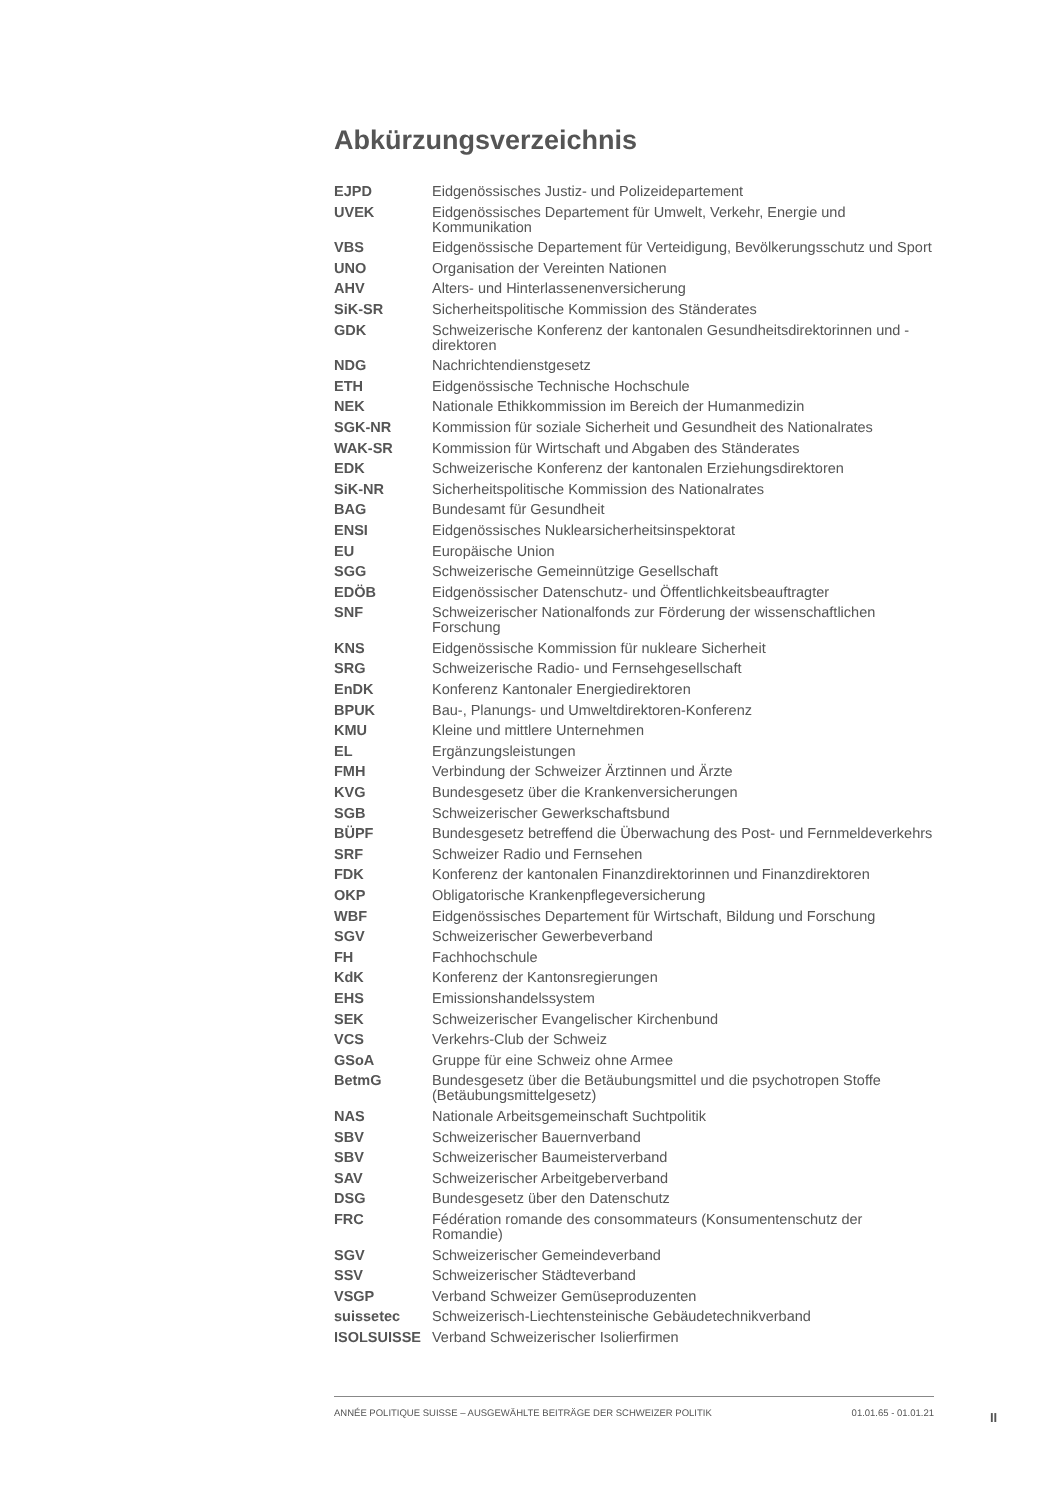Abkürzungsverzeichnis
| EJPD | Eidgenössisches Justiz- und Polizeidepartement |
| UVEK | Eidgenössisches Departement für Umwelt, Verkehr, Energie und Kommunikation |
| VBS | Eidgenössische Departement für Verteidigung, Bevölkerungsschutz und Sport |
| UNO | Organisation der Vereinten Nationen |
| AHV | Alters- und Hinterlassenenversicherung |
| SiK-SR | Sicherheitspolitische Kommission des Ständerates |
| GDK | Schweizerische Konferenz der kantonalen Gesundheitsdirektorinnen und -direktoren |
| NDG | Nachrichtendienstgesetz |
| ETH | Eidgenössische Technische Hochschule |
| NEK | Nationale Ethikkommission im Bereich der Humanmedizin |
| SGK-NR | Kommission für soziale Sicherheit und Gesundheit des Nationalrates |
| WAK-SR | Kommission für Wirtschaft und Abgaben des Ständerates |
| EDK | Schweizerische Konferenz der kantonalen Erziehungsdirektoren |
| SiK-NR | Sicherheitspolitische Kommission des Nationalrates |
| BAG | Bundesamt für Gesundheit |
| ENSI | Eidgenössisches Nuklearsicherheitsinspektorat |
| EU | Europäische Union |
| SGG | Schweizerische Gemeinnützige Gesellschaft |
| EDÖB | Eidgenössischer Datenschutz- und Öffentlichkeitsbeauftragter |
| SNF | Schweizerischer Nationalfonds zur Förderung der wissenschaftlichen Forschung |
| KNS | Eidgenössische Kommission für nukleare Sicherheit |
| SRG | Schweizerische Radio- und Fernsehgesellschaft |
| EnDK | Konferenz Kantonaler Energiedirektoren |
| BPUK | Bau-, Planungs- und Umweltdirektoren-Konferenz |
| KMU | Kleine und mittlere Unternehmen |
| EL | Ergänzungsleistungen |
| FMH | Verbindung der Schweizer Ärztinnen und Ärzte |
| KVG | Bundesgesetz über die Krankenversicherungen |
| SGB | Schweizerischer Gewerkschaftsbund |
| BÜPF | Bundesgesetz betreffend die Überwachung des Post- und Fernmeldeverkehrs |
| SRF | Schweizer Radio und Fernsehen |
| FDK | Konferenz der kantonalen Finanzdirektorinnen und Finanzdirektoren |
| OKP | Obligatorische Krankenpflegeversicherung |
| WBF | Eidgenössisches Departement für Wirtschaft, Bildung und Forschung |
| SGV | Schweizerischer Gewerbeverband |
| FH | Fachhochschule |
| KdK | Konferenz der Kantonsregierungen |
| EHS | Emissionshandelssystem |
| SEK | Schweizerischer Evangelischer Kirchenbund |
| VCS | Verkehrs-Club der Schweiz |
| GSoA | Gruppe für eine Schweiz ohne Armee |
| BetmG | Bundesgesetz über die Betäubungsmittel und die psychotropen Stoffe (Betäubungsmittelgesetz) |
| NAS | Nationale Arbeitsgemeinschaft Suchtpolitik |
| SBV | Schweizerischer Bauernverband |
| SBV | Schweizerischer Baumeisterverband |
| SAV | Schweizerischer Arbeitgeberverband |
| DSG | Bundesgesetz über den Datenschutz |
| FRC | Fédération romande des consommateurs (Konsumentenschutz der Romandie) |
| SGV | Schweizerischer Gemeindeverband |
| SSV | Schweizerischer Städteverband |
| VSGP | Verband Schweizer Gemüseproduzenten |
| suissetec | Schweizerisch-Liechtensteinische Gebäudetechnikverband |
| ISOLSUISSE | Verband Schweizerischer Isolierfirmen |
ANNÉE POLITIQUE SUISSE – AUSGEWÄHLTE BEITRÄGE DER SCHWEIZER POLITIK 01.01.65 - 01.01.21
II